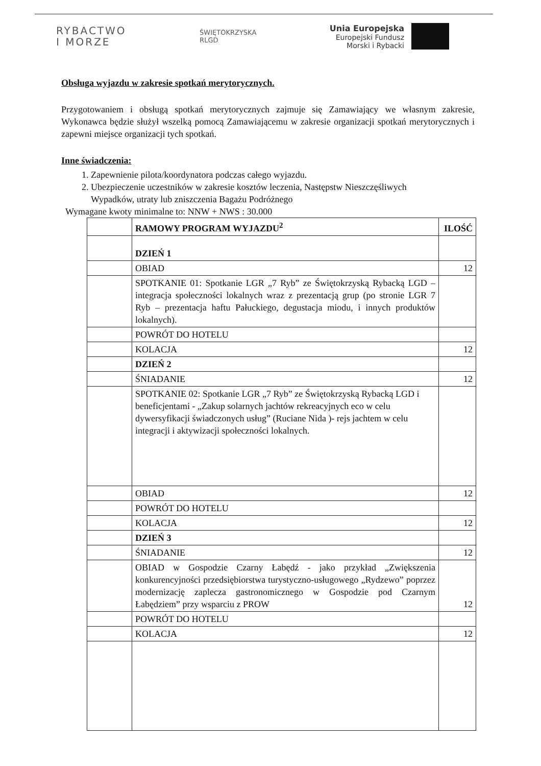RYBACTWO
I MORZE
ŚWIĘTOKRZYSKA
RLGD
Unia Europejska
Europejski Fundusz
Morski i Rybacki
Obsługa wyjazdu w zakresie spotkań merytorycznych.
Przygotowaniem i obsługą spotkań merytorycznych zajmuje się Zamawiający we własnym zakresie, Wykonawca będzie służył wszelką pomocą Zamawiającemu w zakresie organizacji spotkań merytorycznych i zapewni miejsce organizacji tych spotkań.
Inne świadczenia:
1. Zapewnienie pilota/koordynatora podczas całego wyjazdu.
2. Ubezpieczenie uczestników w zakresie kosztów leczenia, Następstw Nieszczęśliwych
Wypadków, utraty lub zniszczenia Bagażu Podróżnego
Wymagane kwoty minimalne to: NNW + NWS : 30.000
| | RAMOWY PROGRAM WYJAZDU<sup>2</sup> | ILOŚĆ |
| | DZIEŃ 1 | |
| | OBIAD | 12 |
| | SPOTKANIE 01: Spotkanie LGR „7 Ryb” ze Świętokrzyską Rybacką LGD – integracja społeczności lokalnych wraz z prezentacją grup (po stronie LGR 7 Ryb – prezentacja haftu Pałuckiego, degustacja miodu, i innych produktów lokalnych). | |
| | POWRÓT DO HOTELU | |
| | KOLACJA | 12 |
| | DZIEŃ 2 | |
| | ŚNIADANIE | 12 |
| | SPOTKANIE 02: Spotkanie LGR „7 Ryb” ze Świętokrzyską Rybacką LGD i beneficjentami - „Zakup solarnych jachtów rekreacyjnych eco w celu dywersyfikacji świadczonych usług” (Ruciane Nida )- rejs jachtem w celu integracji i aktywizacji społeczności lokalnych. | |
| | OBIAD | 12 |
| | POWRÓT DO HOTELU | |
| | KOLACJA | 12 |
| | DZIEŃ 3 | |
| | ŚNIADANIE | 12 |
| | OBIAD w Gospodzie Czarny Łabędź - jako przykład „Zwiększenia konkurencyjności przedsiębiorstwa turystyczno-usługowego „Rydzewo” poprzez modernizację zaplecza gastronomicznego w Gospodzie pod Czarnym Łabędziem” przy wsparciu z PROW | 12 |
| | POWRÓT DO HOTELU | |
| | KOLACJA | 12 |